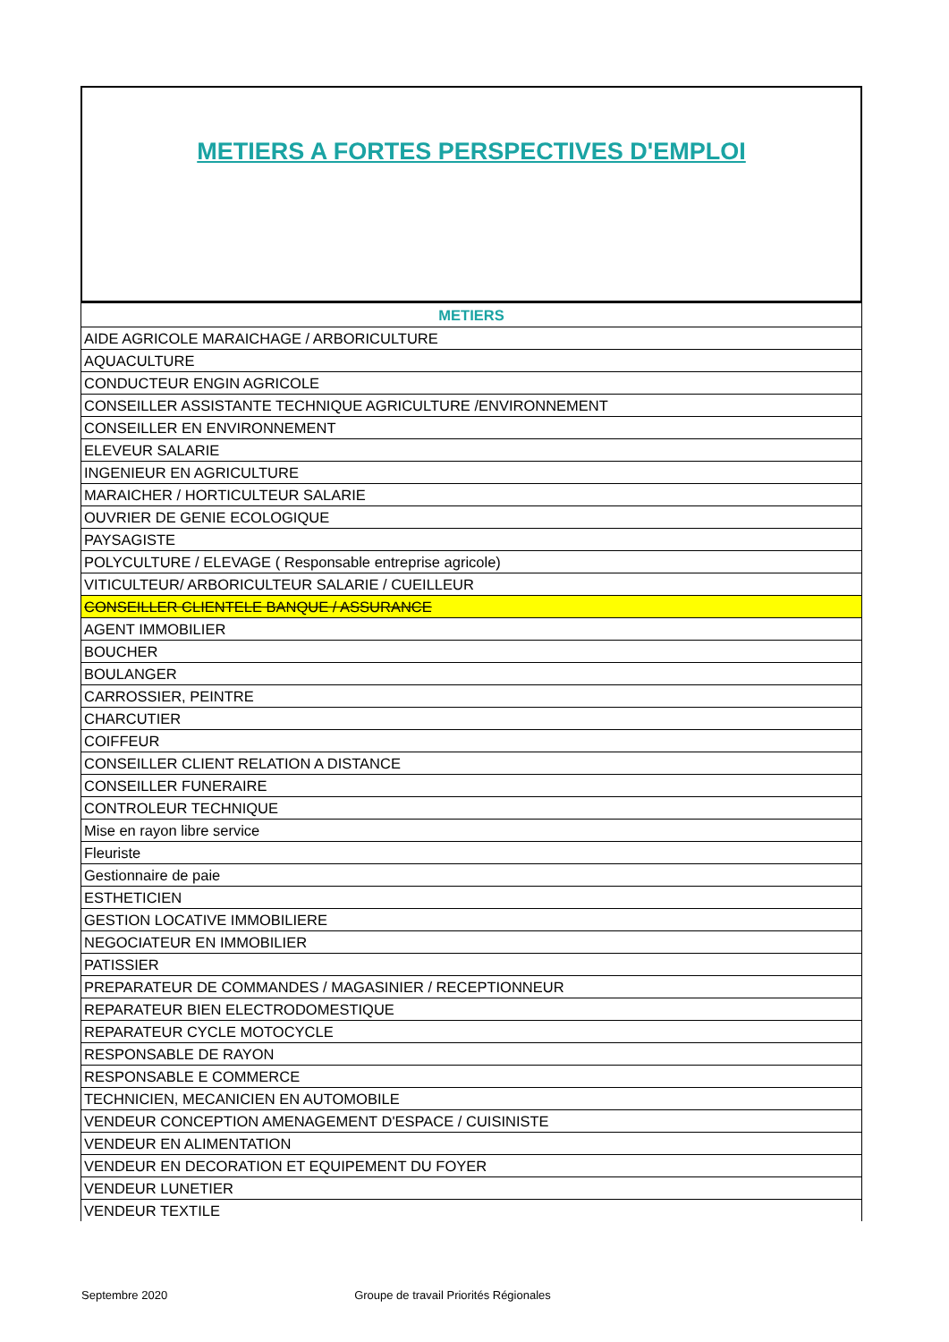METIERS A FORTES PERSPECTIVES D'EMPLOI
| METIERS |
| --- |
| AIDE AGRICOLE MARAICHAGE / ARBORICULTURE |
| AQUACULTURE |
| CONDUCTEUR ENGIN AGRICOLE |
| CONSEILLER ASSISTANTE TECHNIQUE AGRICULTURE /ENVIRONNEMENT |
| CONSEILLER EN ENVIRONNEMENT |
| ELEVEUR SALARIE |
| INGENIEUR EN AGRICULTURE |
| MARAICHER / HORTICULTEUR SALARIE |
| OUVRIER DE GENIE ECOLOGIQUE |
| PAYSAGISTE |
| POLYCULTURE / ELEVAGE ( Responsable entreprise agricole) |
| VITICULTEUR/ ARBORICULTEUR SALARIE / CUEILLEUR |
| CONSEILLER CLIENTELE BANQUE / ASSURANCE |
| AGENT IMMOBILIER |
| BOUCHER |
| BOULANGER |
| CARROSSIER, PEINTRE |
| CHARCUTIER |
| COIFFEUR |
| CONSEILLER CLIENT RELATION A DISTANCE |
| CONSEILLER FUNERAIRE |
| CONTROLEUR TECHNIQUE |
| Mise en rayon libre service |
| Fleuriste |
| Gestionnaire de paie |
| ESTHETICIEN |
| GESTION LOCATIVE IMMOBILIERE |
| NEGOCIATEUR EN IMMOBILIER |
| PATISSIER |
| PREPARATEUR DE COMMANDES / MAGASINIER / RECEPTIONNEUR |
| REPARATEUR BIEN ELECTRODOMESTIQUE |
| REPARATEUR CYCLE MOTOCYCLE |
| RESPONSABLE DE RAYON |
| RESPONSABLE E COMMERCE |
| TECHNICIEN, MECANICIEN EN AUTOMOBILE |
| VENDEUR CONCEPTION AMENAGEMENT D'ESPACE / CUISINISTE |
| VENDEUR EN ALIMENTATION |
| VENDEUR EN DECORATION ET EQUIPEMENT DU FOYER |
| VENDEUR LUNETIER |
| VENDEUR TEXTILE |
Septembre 2020 Groupe de travail Priorités Régionales